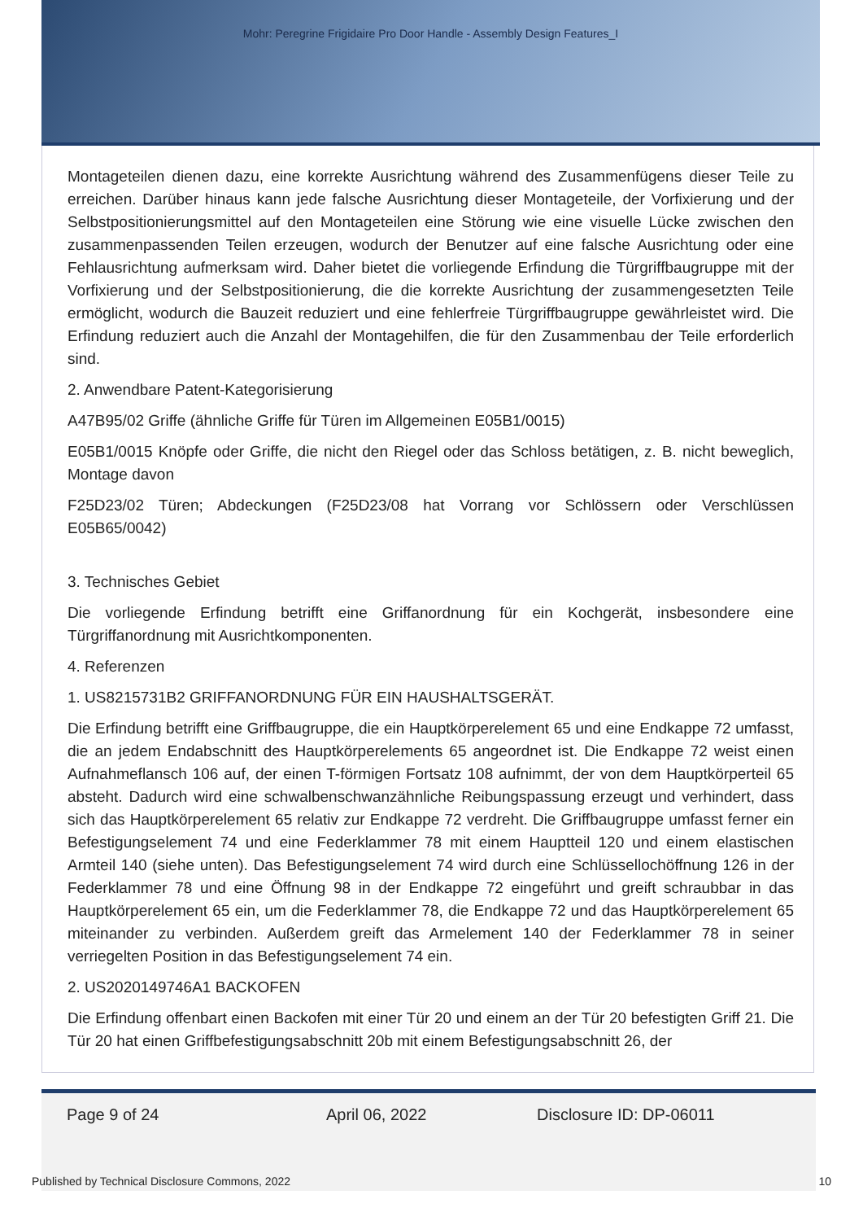Mohr: Peregrine Frigidaire Pro Door Handle - Assembly Design Features_I
Montageteilen dienen dazu, eine korrekte Ausrichtung während des Zusammenfügens dieser Teile zu erreichen. Darüber hinaus kann jede falsche Ausrichtung dieser Montageteile, der Vorfixierung und der Selbstpositionierungsmittel auf den Montageteilen eine Störung wie eine visuelle Lücke zwischen den zusammenpassenden Teilen erzeugen, wodurch der Benutzer auf eine falsche Ausrichtung oder eine Fehlausrichtung aufmerksam wird. Daher bietet die vorliegende Erfindung die Türgriffbaugruppe mit der Vorfixierung und der Selbstpositionierung, die die korrekte Ausrichtung der zusammengesetzten Teile ermöglicht, wodurch die Bauzeit reduziert und eine fehlerfreie Türgriffbaugruppe gewährleistet wird. Die Erfindung reduziert auch die Anzahl der Montagehilfen, die für den Zusammenbau der Teile erforderlich sind.
2. Anwendbare Patent-Kategorisierung
A47B95/02 Griffe (ähnliche Griffe für Türen im Allgemeinen E05B1/0015)
E05B1/0015 Knöpfe oder Griffe, die nicht den Riegel oder das Schloss betätigen, z. B. nicht beweglich, Montage davon
F25D23/02 Türen; Abdeckungen (F25D23/08 hat Vorrang vor Schlössern oder Verschlüssen E05B65/0042)
3. Technisches Gebiet
Die vorliegende Erfindung betrifft eine Griffanordnung für ein Kochgerät, insbesondere eine Türgriffanordnung mit Ausrichtkomponenten.
4. Referenzen
1. US8215731B2 GRIFFANORDNUNG FÜR EIN HAUSHALTSGERÄT.
Die Erfindung betrifft eine Griffbaugruppe, die ein Hauptkörperelement 65 und eine Endkappe 72 umfasst, die an jedem Endabschnitt des Hauptkörperelements 65 angeordnet ist. Die Endkappe 72 weist einen Aufnahmeflansch 106 auf, der einen T-förmigen Fortsatz 108 aufnimmt, der von dem Hauptkörperteil 65 absteht. Dadurch wird eine schwalbenschwanzähnliche Reibungspassung erzeugt und verhindert, dass sich das Hauptkörperelement 65 relativ zur Endkappe 72 verdreht. Die Griffbaugruppe umfasst ferner ein Befestigungselement 74 und eine Federklammer 78 mit einem Hauptteil 120 und einem elastischen Armteil 140 (siehe unten). Das Befestigungselement 74 wird durch eine Schlüssellochöffnung 126 in der Federklammer 78 und eine Öffnung 98 in der Endkappe 72 eingeführt und greift schraubbar in das Hauptkörperelement 65 ein, um die Federklammer 78, die Endkappe 72 und das Hauptkörperelement 65 miteinander zu verbinden. Außerdem greift das Armelement 140 der Federklammer 78 in seiner verriegelten Position in das Befestigungselement 74 ein.
2. US2020149746A1 BACKOFEN
Die Erfindung offenbart einen Backofen mit einer Tür 20 und einem an der Tür 20 befestigten Griff 21. Die Tür 20 hat einen Griffbefestigungsabschnitt 20b mit einem Befestigungsabschnitt 26, der
Page 9 of 24 April 06, 2022 Disclosure ID: DP-06011
Published by Technical Disclosure Commons, 2022 10